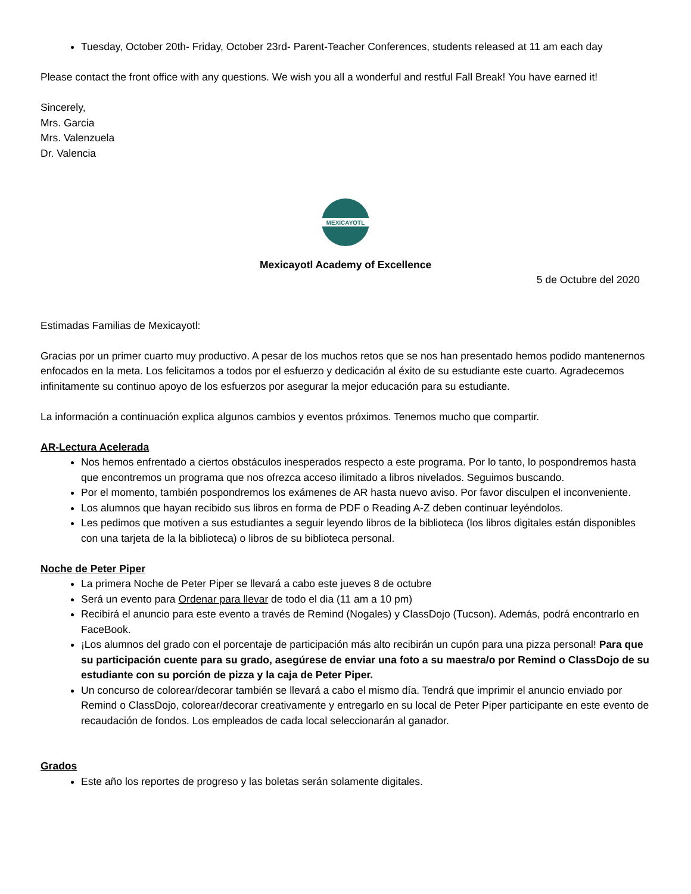Tuesday, October 20th- Friday, October 23rd- Parent-Teacher Conferences, students released at 11 am each day
Please contact the front office with any questions. We wish you all a wonderful and restful Fall Break! You have earned it!
Sincerely,
Mrs. Garcia
Mrs. Valenzuela
Dr. Valencia
MEXICAYOTL
Mexicayotl Academy of Excellence
5 de Octubre del 2020
Estimadas Familias de Mexicayotl:
Gracias por un primer cuarto muy productivo. A pesar de los muchos retos que se nos han presentado hemos podido mantenernos enfocados en la meta. Los felicitamos a todos por el esfuerzo y dedicación al éxito de su estudiante este cuarto. Agradecemos infinitamente su continuo apoyo de los esfuerzos por asegurar la mejor educación para su estudiante.
La información a continuación explica algunos cambios y eventos próximos. Tenemos mucho que compartir.
AR-Lectura Acelerada
Nos hemos enfrentado a ciertos obstáculos inesperados respecto a este programa. Por lo tanto, lo pospondremos hasta que encontremos un programa que nos ofrezca acceso ilimitado a libros nivelados. Seguimos buscando.
Por el momento, también pospondremos los exámenes de AR hasta nuevo aviso. Por favor disculpen el inconveniente.
Los alumnos que hayan recibido sus libros en forma de PDF o Reading A-Z deben continuar leyéndolos.
Les pedimos que motiven a sus estudiantes a seguir leyendo libros de la biblioteca (los libros digitales están disponibles con una tarjeta de la la biblioteca) o libros de su biblioteca personal.
Noche de Peter Piper
La primera Noche de Peter Piper se llevará a cabo este jueves 8 de octubre
Será un evento para Ordenar para llevar de todo el dia (11 am a 10 pm)
Recibirá el anuncio para este evento a través de Remind (Nogales) y ClassDojo (Tucson). Además, podrá encontrarlo en FaceBook.
¡Los alumnos del grado con el porcentaje de participación más alto recibirán un cupón para una pizza personal! Para que su participación cuente para su grado, asegúrese de enviar una foto a su maestra/o por Remind o ClassDojo de su estudiante con su porción de pizza y la caja de Peter Piper.
Un concurso de colorear/decorar también se llevará a cabo el mismo día. Tendrá que imprimir el anuncio enviado por Remind o ClassDojo, colorear/decorar creativamente y entregarlo en su local de Peter Piper participante en este evento de recaudación de fondos. Los empleados de cada local seleccionarán al ganador.
Grados
Este año los reportes de progreso y las boletas serán solamente digitales.